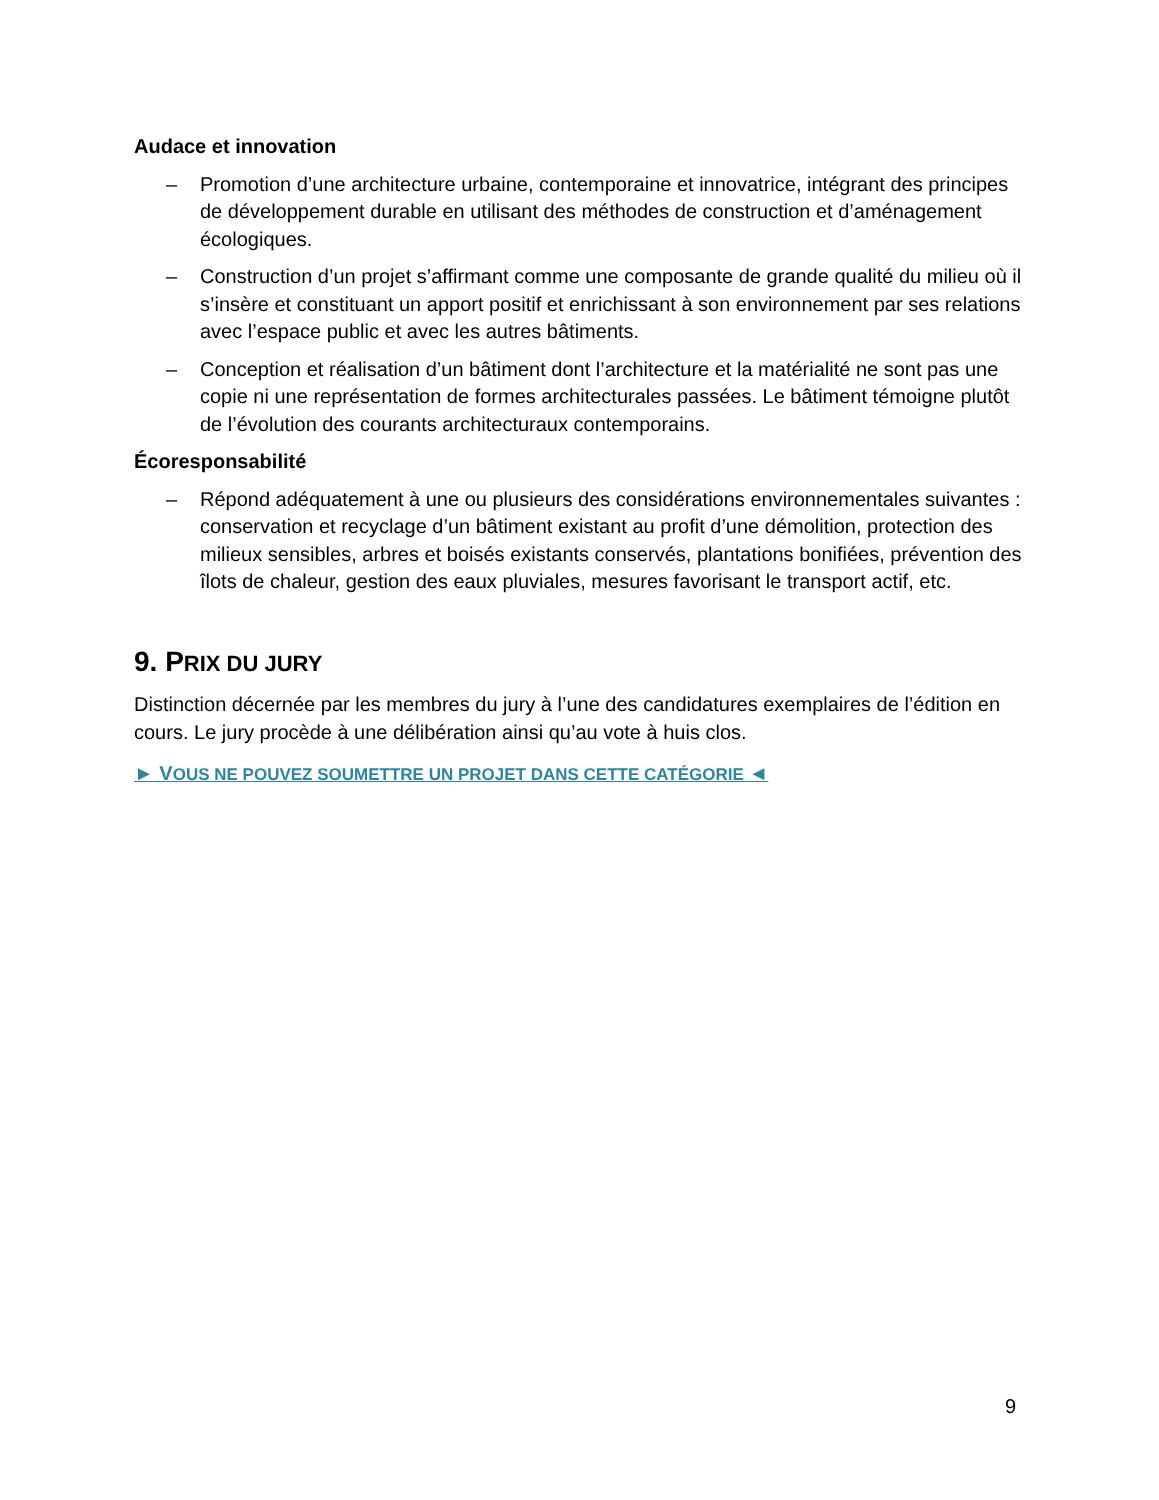Audace et innovation
– Promotion d’une architecture urbaine, contemporaine et innovatrice, intégrant des principes de développement durable en utilisant des méthodes de construction et d’aménagement écologiques.
– Construction d’un projet s’affirmant comme une composante de grande qualité du milieu où il s’insère et constituant un apport positif et enrichissant à son environnement par ses relations avec l’espace public et avec les autres bâtiments.
– Conception et réalisation d’un bâtiment dont l’architecture et la matérialité ne sont pas une copie ni une représentation de formes architecturales passées. Le bâtiment témoigne plutôt de l’évolution des courants architecturaux contemporains.
Écoresponsabilité
– Répond adéquatement à une ou plusieurs des considérations environnementales suivantes : conservation et recyclage d’un bâtiment existant au profit d’une démolition, protection des milieux sensibles, arbres et boisés existants conservés, plantations bonifiées, prévention des îlots de chaleur, gestion des eaux pluviales, mesures favorisant le transport actif, etc.
9. PRIX DU JURY
Distinction décernée par les membres du jury à l’une des candidatures exemplaires de l’édition en cours. Le jury procède à une délibération ainsi qu’au vote à huis clos.
► VOUS NE POUVEZ SOUMETTRE UN PROJET DANS CETTE CATÉGORIE ◄
9